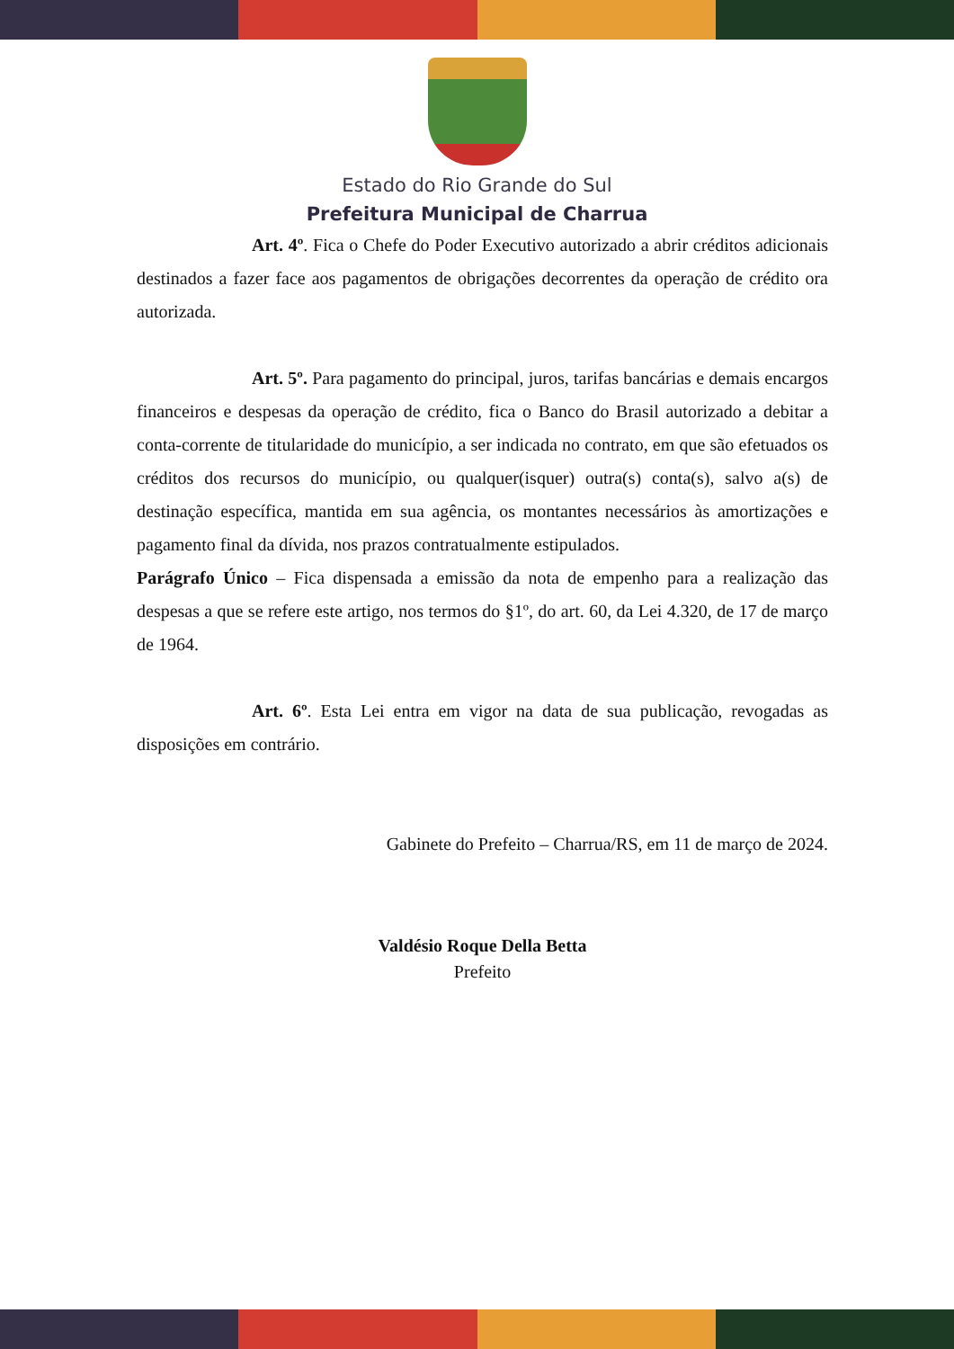Estado do Rio Grande do Sul
Prefeitura Municipal de Charrua
Art. 4º. Fica o Chefe do Poder Executivo autorizado a abrir créditos adicionais destinados a fazer face aos pagamentos de obrigações decorrentes da operação de crédito ora autorizada.
Art. 5º. Para pagamento do principal, juros, tarifas bancárias e demais encargos financeiros e despesas da operação de crédito, fica o Banco do Brasil autorizado a debitar a conta-corrente de titularidade do município, a ser indicada no contrato, em que são efetuados os créditos dos recursos do município, ou qualquer(isquer) outra(s) conta(s), salvo a(s) de destinação específica, mantida em sua agência, os montantes necessários às amortizações e pagamento final da dívida, nos prazos contratualmente estipulados.
Parágrafo Único – Fica dispensada a emissão da nota de empenho para a realização das despesas a que se refere este artigo, nos termos do §1º, do art. 60, da Lei 4.320, de 17 de março de 1964.
Art. 6º. Esta Lei entra em vigor na data de sua publicação, revogadas as disposições em contrário.
Gabinete do Prefeito – Charrua/RS, em 11 de março de 2024.
Valdésio Roque Della Betta
Prefeito